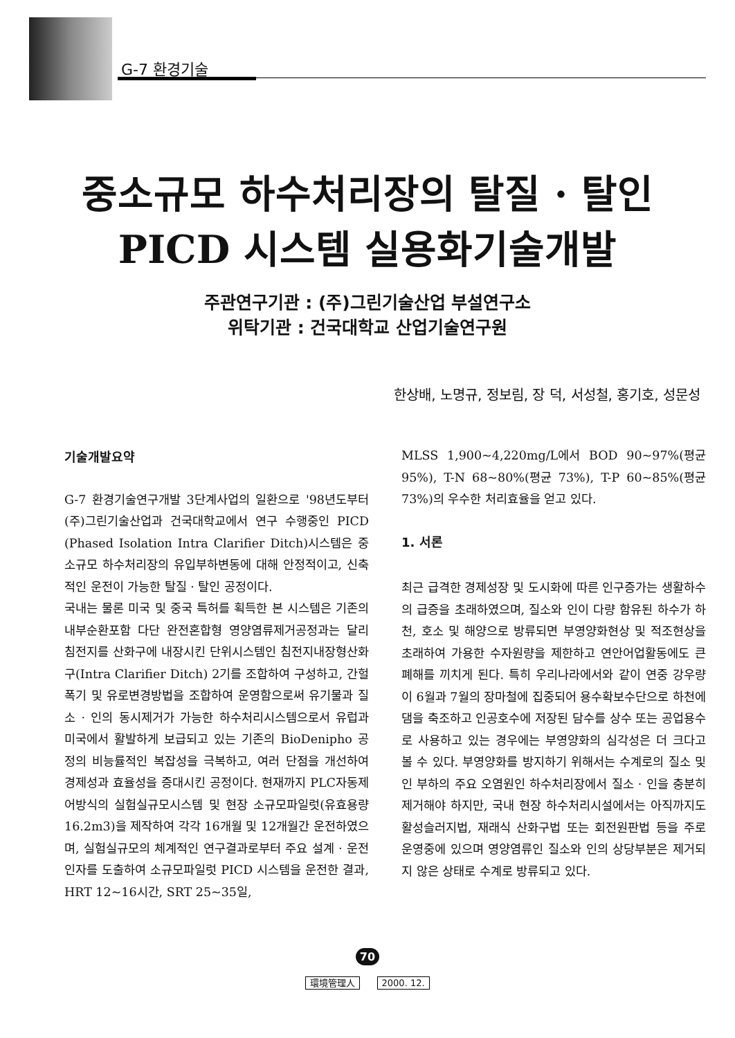G-7 환경기술
중소규모 하수처리장의 탈질 · 탈인
PICD 시스템 실용화기술개발
주관연구기관 : (주)그린기술산업 부설연구소
위탁기관 : 건국대학교 산업기술연구원
한상배, 노명규, 정보림, 장 덕, 서성철, 홍기호, 성문성
기술개발요약
G-7 환경기술연구개발 3단계사업의 일환으로 '98년도부터 (주)그린기술산업과 건국대학교에서 연구 수행중인 PICD (Phased Isolation Intra Clarifier Ditch)시스템은 중소규모 하수처리장의 유입부하변동에 대해 안정적이고, 신축적인 운전이 가능한 탈질 · 탈인 공정이다.
국내는 물론 미국 및 중국 특허를 획득한 본 시스템은 기존의 내부순환포함 다단 완전혼합형 영양염류제거공정과는 달리 침전지를 산화구에 내장시킨 단위시스템인 침전지내장형산화구(Intra Clarifier Ditch) 2기를 조합하여 구성하고, 간헐폭기 및 유로변경방법을 조합하여 운영함으로써 유기물과 질소 · 인의 동시제거가 가능한 하수처리시스템으로서 유럽과 미국에서 활발하게 보급되고 있는 기존의 BioDenipho 공정의 비능률적인 복잡성을 극복하고, 여러 단점을 개선하여 경제성과 효율성을 증대시킨 공정이다. 현재까지 PLC자동제어방식의 실험실규모시스템 및 현장 소규모파일럿(유효용량 16.2m3)을 제작하여 각각 16개월 및 12개월간 운전하였으며, 실험실규모의 체계적인 연구결과로부터 주요 설계 · 운전인자를 도출하여 소규모파일럿 PICD 시스템을 운전한 결과, HRT 12~16시간, SRT 25~35일,
MLSS 1,900~4,220mg/L에서 BOD 90~97%(평균 95%), T-N 68~80%(평균 73%), T-P 60~85%(평균 73%)의 우수한 처리효율을 얻고 있다.
1. 서론
최근 급격한 경제성장 및 도시화에 따른 인구증가는 생활하수의 급증을 초래하였으며, 질소와 인이 다량 함유된 하수가 하천, 호소 및 해양으로 방류되면 부영양화현상 및 적조현상을 초래하여 가용한 수자원량을 제한하고 연안어업활동에도 큰 폐해를 끼치게 된다. 특히 우리나라에서와 같이 연중 강우량이 6월과 7월의 장마철에 집중되어 용수확보수단으로 하천에 댐을 축조하고 인공호수에 저장된 담수를 상수 또는 공업용수로 사용하고 있는 경우에는 부영양화의 심각성은 더 크다고 볼 수 있다. 부영양화를 방지하기 위해서는 수계로의 질소 및 인 부하의 주요 오염원인 하수처리장에서 질소 · 인을 충분히 제거해야 하지만, 국내 현장 하수처리시설에서는 아직까지도 활성슬러지법, 재래식 산화구법 또는 회전원판법 등을 주로 운영중에 있으며 영양염류인 질소와 인의 상당부분은 제거되지 않은 상태로 수계로 방류되고 있다.
70
環境管理人 2000. 12.